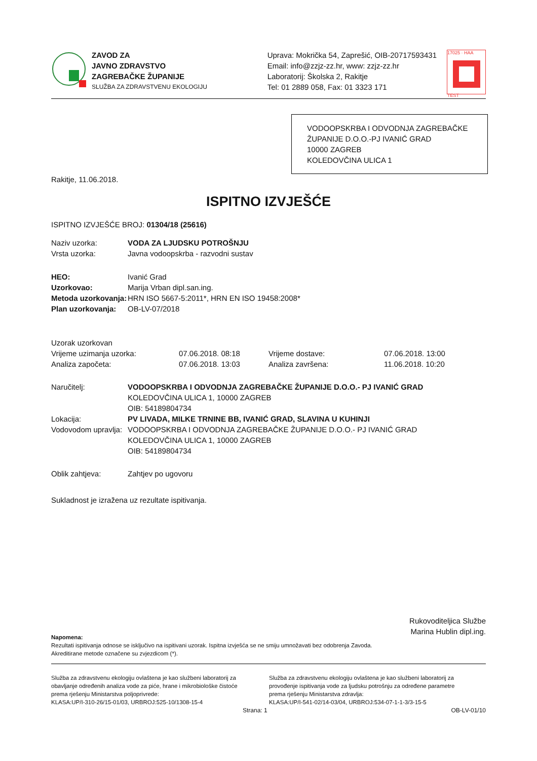ZAVOD ZA
JAVNO ZDRAVSTVO
ZAGREBAČKE ŽUPANIJE
SLUŽBA ZA ZDRAVSTVENU EKOLOGIJU
Uprava: Mokrička 54, Zaprešić, OIB-20717593431
Email: info@zzjz-zz.hr, www: zzjz-zz.hr
Laboratorij: Školska 2, Rakitje
Tel: 01 2889 058, Fax: 01 3323 171
17025 · HAA
TEST
VODOOPSKRBA I ODVODNJA ZAGREBAČKE ŽUPANIJE D.O.O.-PJ IVANIĆ GRAD
10000 ZAGREB
KOLEDOVČINA ULICA 1
Rakitje, 11.06.2018.
ISPITNO IZVJEŠĆE
ISPITNO IZVJEŠĆE BROJ: 01304/18 (25616)
| Naziv uzorka: | VODA ZA LJUDSKU POTROŠNJU |
| Vrsta uzorka: | Javna vodoopskrba - razvodni sustav |
| HEO: | Ivanić Grad |
| Uzorkovao: | Marija Vrban dipl.san.ing. |
| Metoda uzorkovanja: | HRN ISO 5667-5:2011*, HRN EN ISO 19458:2008* |
| Plan uzorkovanja: | OB-LV-07/2018 |
| Uzorak uzorkovan | | | |
| Vrijeme uzimanja uzorka: | 07.06.2018. 08:18 | Vrijeme dostave: | 07.06.2018. 13:00 |
| Analiza započeta: | 07.06.2018. 13:03 | Analiza završena: | 11.06.2018. 10:20 |
| Naručitelj: | VODOOPSKRBA I ODVODNJA ZAGREBAČKE ŽUPANIJE D.O.O.- PJ IVANIĆ GRAD KOLEDOVČINA ULICA 1, 10000 ZAGREB OIB: 54189804734 |
| Lokacija: | PV LIVADA, MILKE TRNINE BB, IVANIĆ GRAD, SLAVINA U KUHINJI |
| Vodovodom upravlja: | VODOOPSKRBA I ODVODNJA ZAGREBAČKE ŽUPANIJE D.O.O.- PJ IVANIĆ GRAD KOLEDOVČINA ULICA 1, 10000 ZAGREB OIB: 54189804734 |
| Oblik zahtjeva: | Zahtjev po ugovoru |
Sukladnost je izražena uz rezultate ispitivanja.
Rukovoditeljica Službe
Marina Hublin dipl.ing.
Napomena:
Rezultati ispitivanja odnose se isključivo na ispitivani uzorak. Ispitna izvješća se ne smiju umnožavati bez odobrenja Zavoda.
Akreditirane metode označene su zvjezdicom (*).
Služba za zdravstvenu ekologiju ovlaštena je kao službeni laboratorij za obavljanje određenih analiza vode za piće, hrane i mikrobiološke čistoće prema rješenju Ministarstva poljoprivrede:
KLASA:UP/I-310-26/15-01/03, URBROJ:525-10/1308-15-4
Služba za zdravstvenu ekologiju ovlaštena je kao službeni laboratorij za provođenje ispitivanja vode za ljudsku potrošnju za određene parametre prema rješenju Ministarstva zdravlja:
KLASA:UP/I-541-02/14-03/04, URBROJ:534-07-1-1-3/3-15-5
Strana: 1 OB-LV-01/10